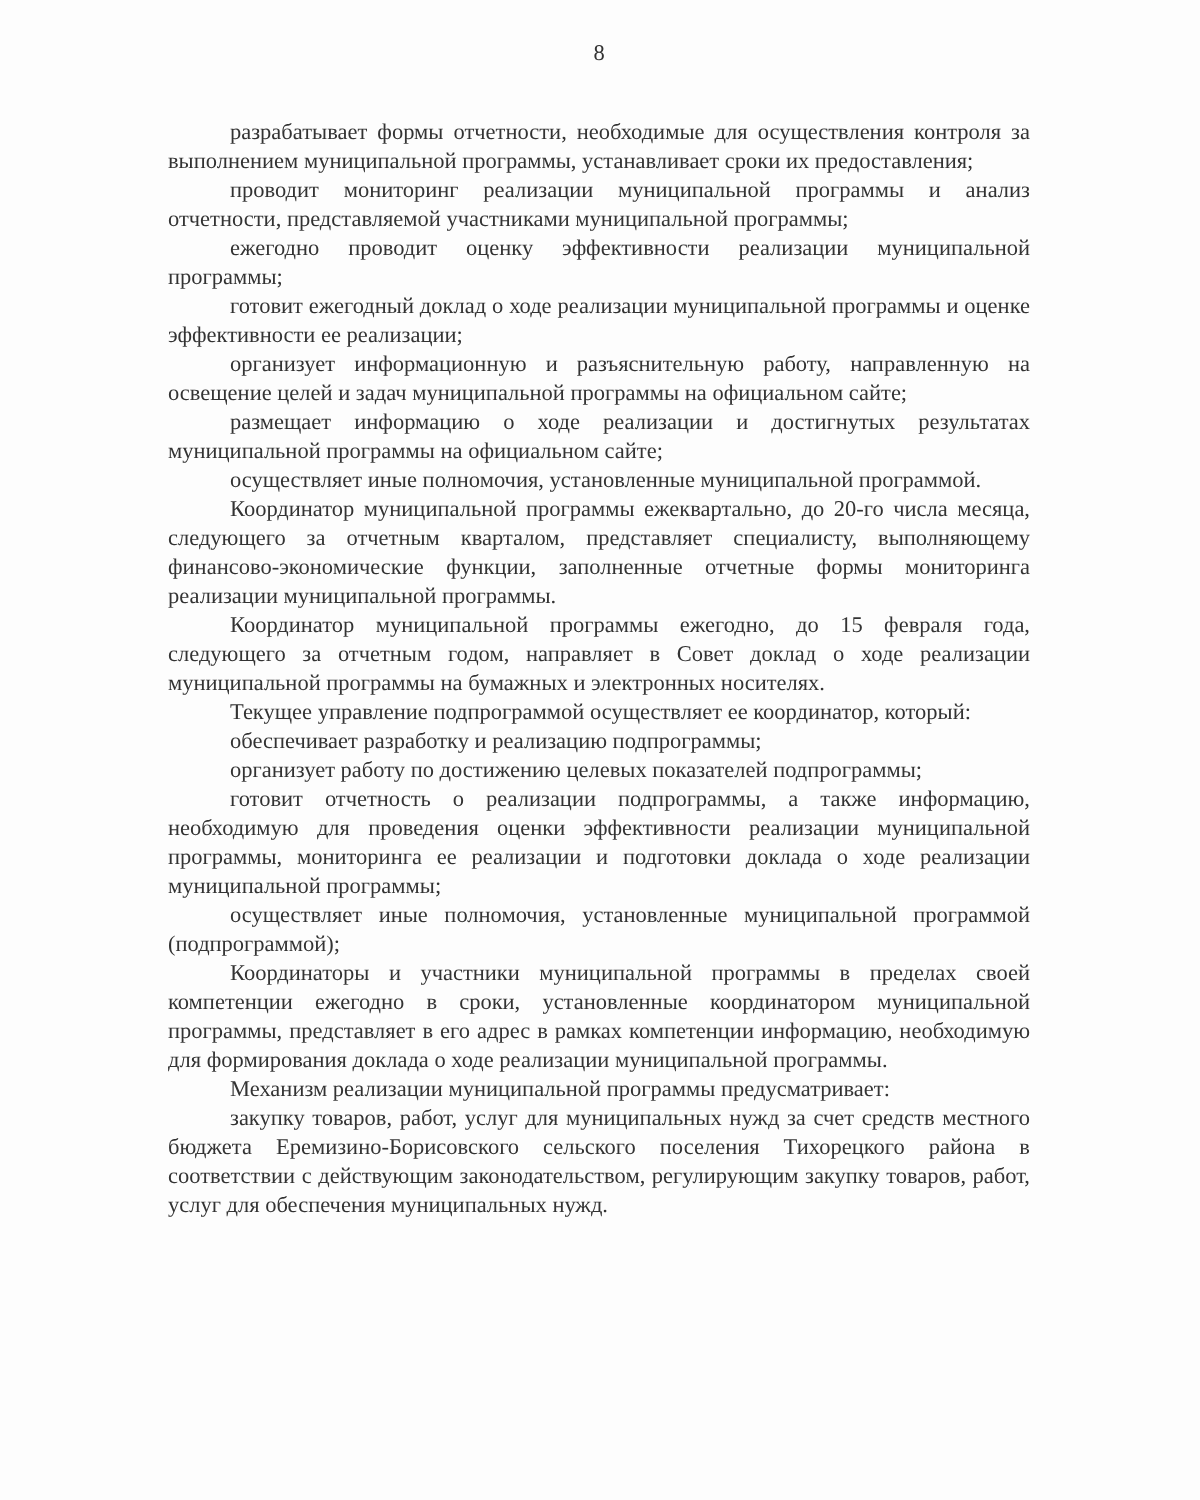8
разрабатывает формы отчетности, необходимые для осуществления контроля за выполнением муниципальной программы, устанавливает сроки их предоставления;
проводит мониторинг реализации муниципальной программы и анализ отчетности, представляемой участниками муниципальной программы;
ежегодно проводит оценку эффективности реализации муниципальной программы;
готовит ежегодный доклад о ходе реализации муниципальной программы и оценке эффективности ее реализации;
организует информационную и разъяснительную работу, направленную на освещение целей и задач муниципальной программы на официальном сайте;
размещает информацию о ходе реализации и достигнутых результатах муниципальной программы на официальном сайте;
осуществляет иные полномочия, установленные муниципальной программой.
Координатор муниципальной программы ежеквартально, до 20-го числа месяца, следующего за отчетным кварталом, представляет специалисту, выполняющему финансово-экономические функции, заполненные отчетные формы мониторинга реализации муниципальной программы.
Координатор муниципальной программы ежегодно, до 15 февраля года, следующего за отчетным годом, направляет в Совет доклад о ходе реализации муниципальной программы на бумажных и электронных носителях.
Текущее управление подпрограммой осуществляет ее координатор, который:
обеспечивает разработку и реализацию подпрограммы;
организует работу по достижению целевых показателей подпрограммы;
готовит отчетность о реализации подпрограммы, а также информацию, необходимую для проведения оценки эффективности реализации муниципальной программы, мониторинга ее реализации и подготовки доклада о ходе реализации муниципальной программы;
осуществляет иные полномочия, установленные муниципальной программой (подпрограммой);
Координаторы и участники муниципальной программы в пределах своей компетенции ежегодно в сроки, установленные координатором муниципальной программы, представляет в его адрес в рамках компетенции информацию, необходимую для формирования доклада о ходе реализации муниципальной программы.
Механизм реализации муниципальной программы предусматривает:
закупку товаров, работ, услуг для муниципальных нужд за счет средств местного бюджета Еремизино-Борисовского сельского поселения Тихорецкого района в соответствии с действующим законодательством, регулирующим закупку товаров, работ, услуг для обеспечения муниципальных нужд.